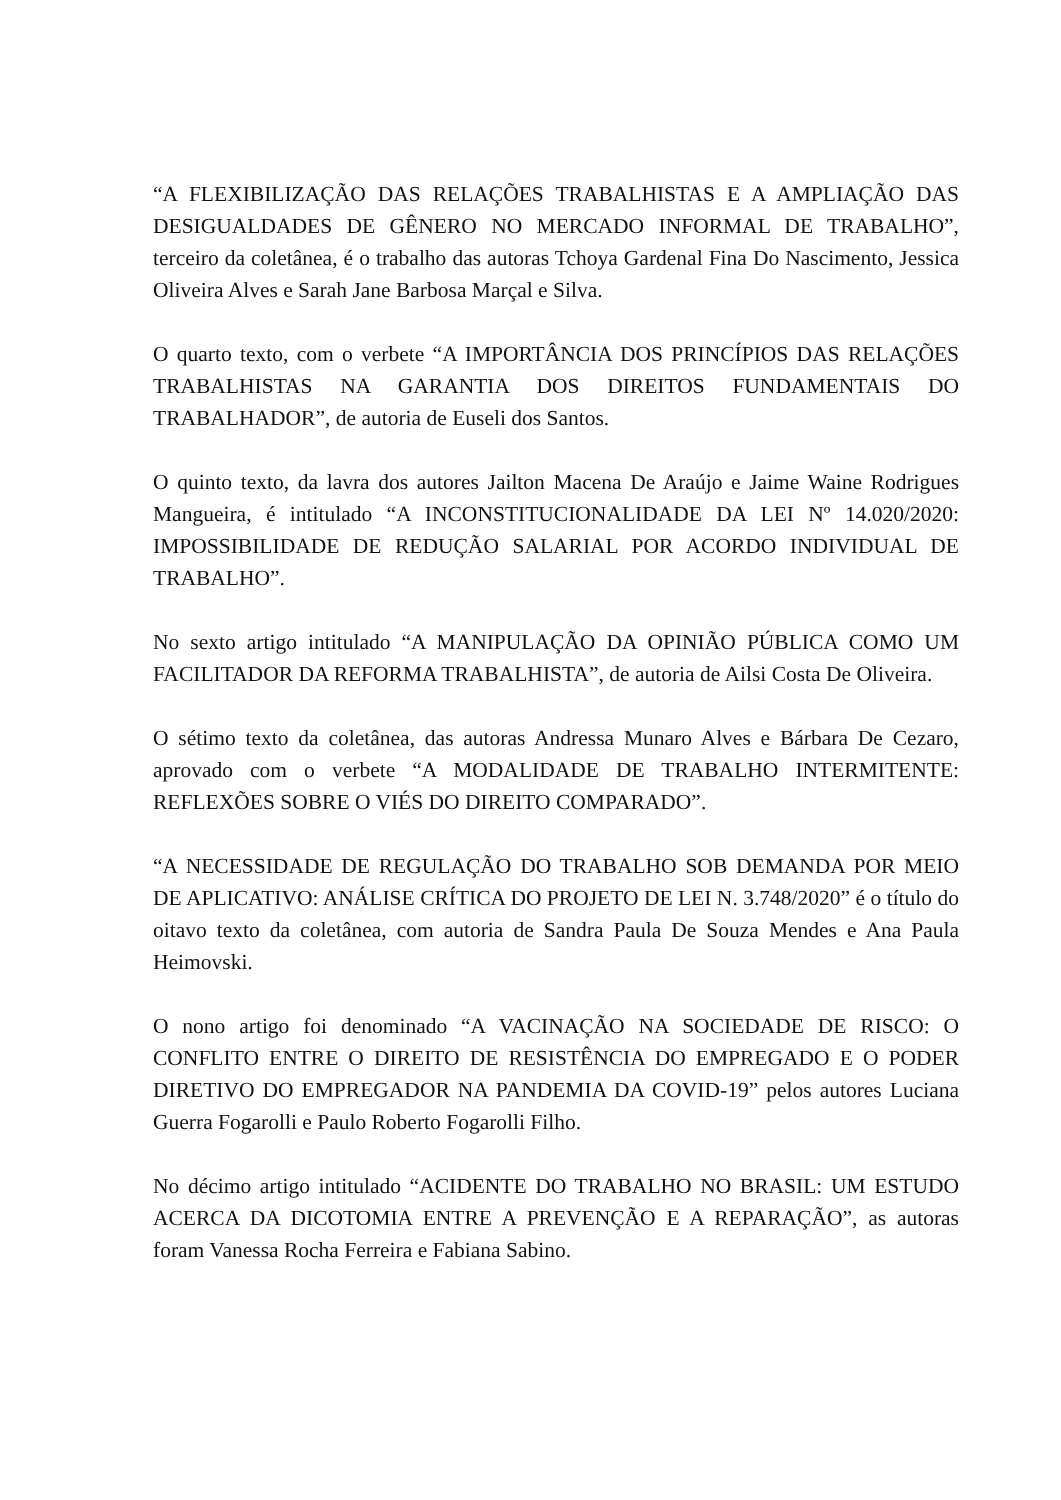“A FLEXIBILIZAÇÃO DAS RELAÇÕES TRABALHISTAS E A AMPLIAÇÃO DAS DESIGUALDADES DE GÊNERO NO MERCADO INFORMAL DE TRABALHO”, terceiro da coletânea, é o trabalho das autoras Tchoya Gardenal Fina Do Nascimento, Jessica Oliveira Alves e Sarah Jane Barbosa Marçal e Silva.
O quarto texto, com o verbete “A IMPORTÂNCIA DOS PRINCÍPIOS DAS RELAÇÕES TRABALHISTAS NA GARANTIA DOS DIREITOS FUNDAMENTAIS DO TRABALHADOR”, de autoria de Euseli dos Santos.
O quinto texto, da lavra dos autores Jailton Macena De Araújo e Jaime Waine Rodrigues Mangueira, é intitulado “A INCONSTITUCIONALIDADE DA LEI Nº 14.020/2020: IMPOSSIBILIDADE DE REDUÇÃO SALARIAL POR ACORDO INDIVIDUAL DE TRABALHO”.
No sexto artigo intitulado “A MANIPULAÇÃO DA OPINIÃO PÚBLICA COMO UM FACILITADOR DA REFORMA TRABALHISTA”, de autoria de Ailsi Costa De Oliveira.
O sétimo texto da coletânea, das autoras Andressa Munaro Alves e Bárbara De Cezaro, aprovado com o verbete “A MODALIDADE DE TRABALHO INTERMITENTE: REFLEXÕES SOBRE O VIÉS DO DIREITO COMPARADO”.
“A NECESSIDADE DE REGULAÇÃO DO TRABALHO SOB DEMANDA POR MEIO DE APLICATIVO: ANÁLISE CRÍTICA DO PROJETO DE LEI N. 3.748/2020” é o título do oitavo texto da coletânea, com autoria de Sandra Paula De Souza Mendes e Ana Paula Heimovski.
O nono artigo foi denominado “A VACINAÇÃO NA SOCIEDADE DE RISCO: O CONFLITO ENTRE O DIREITO DE RESISTÊNCIA DO EMPREGADO E O PODER DIRETIVO DO EMPREGADOR NA PANDEMIA DA COVID-19” pelos autores Luciana Guerra Fogarolli e Paulo Roberto Fogarolli Filho.
No décimo artigo intitulado “ACIDENTE DO TRABALHO NO BRASIL: UM ESTUDO ACERCA DA DICOTOMIA ENTRE A PREVENÇÃO E A REPARAÇÃO”, as autoras foram Vanessa Rocha Ferreira e Fabiana Sabino.